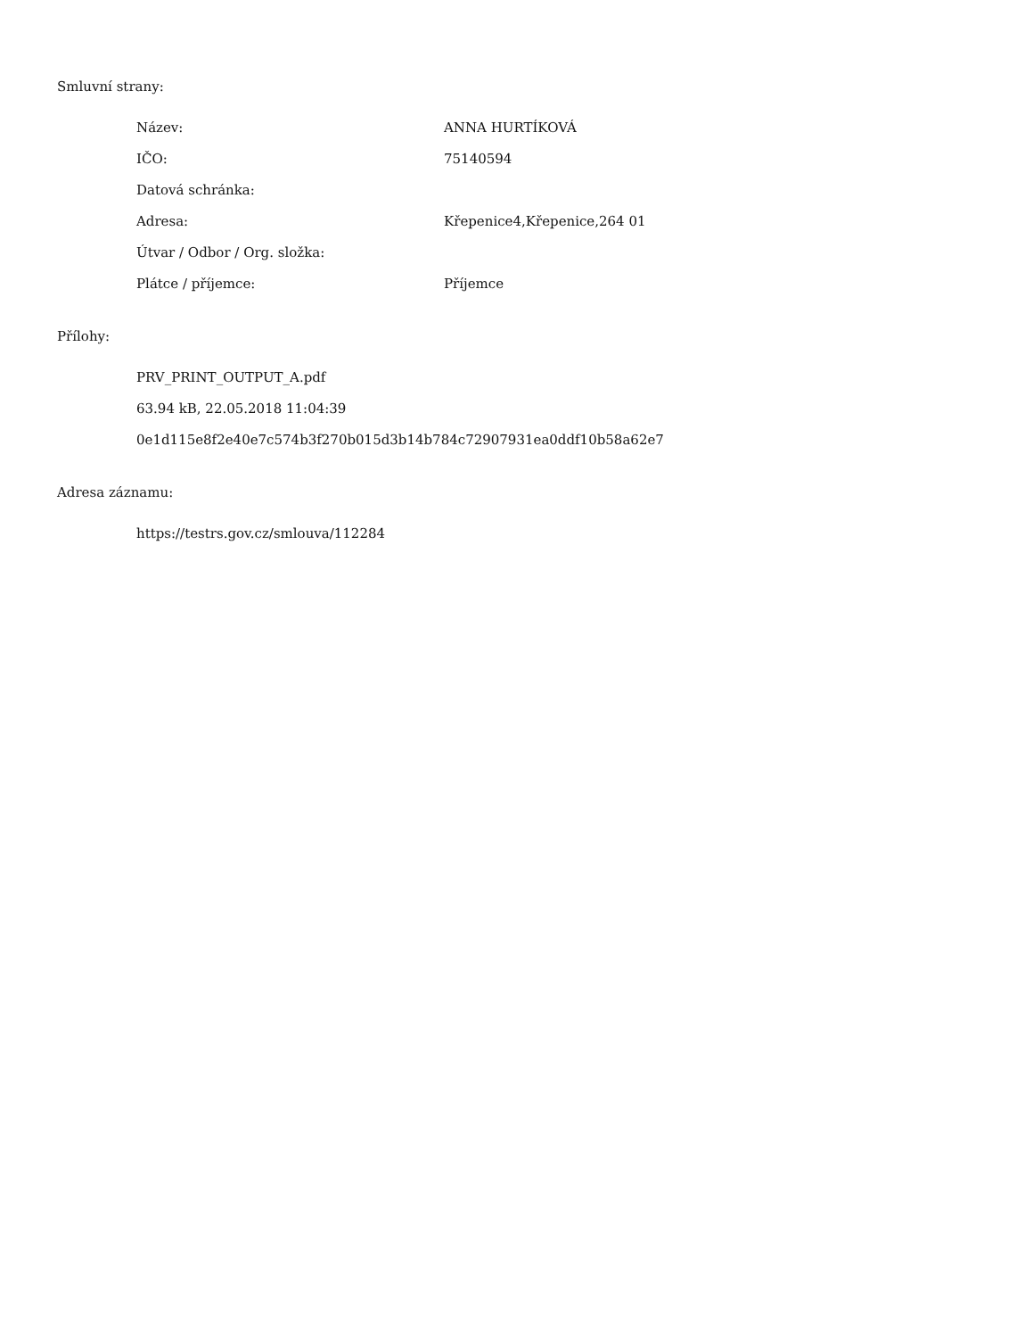Smluvní strany:
| Název: | ANNA HURTÍKOVÁ |
| IČO: | 75140594 |
| Datová schránka: | |
| Adresa: | Křepenice4,Křepenice,264 01 |
| Útvar / Odbor / Org. složka: | |
| Plátce / příjemce: | Příjemce |
Přílohy:
| PRV_PRINT_OUTPUT_A.pdf |
| 63.94 kB, 22.05.2018 11:04:39 |
| 0e1d115e8f2e40e7c574b3f270b015d3b14b784c72907931ea0ddf10b58a62e7 |
Adresa záznamu:
| https://testrs.gov.cz/smlouva/112284 |